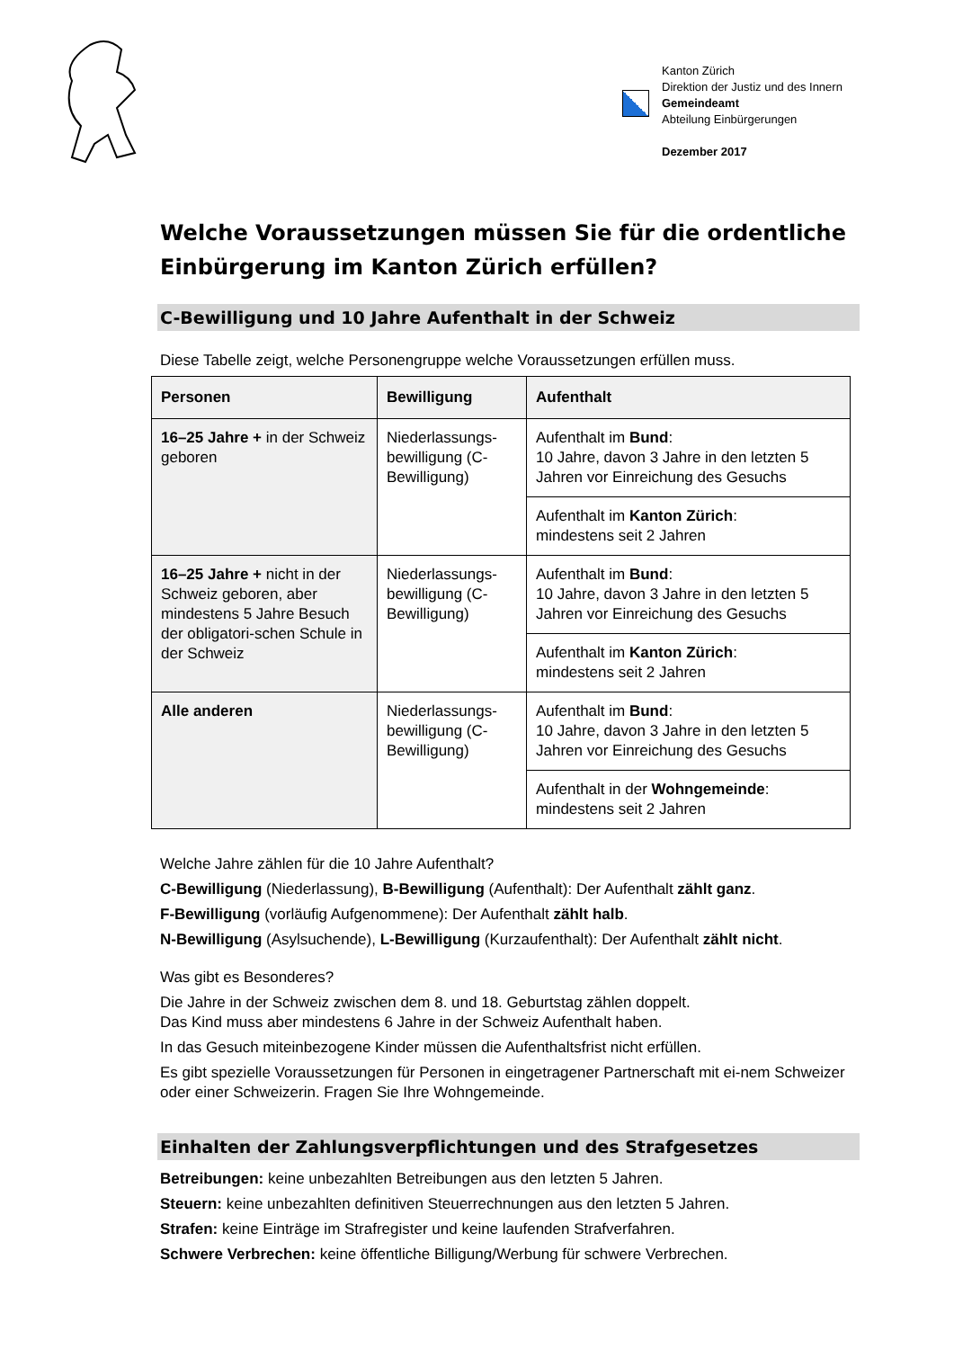Kanton Zürich
Direktion der Justiz und des Innern
Gemeindeamt
Abteilung Einbürgerungen
Dezember 2017
Welche Voraussetzungen müssen Sie für die ordentliche Einbürgerung im Kanton Zürich erfüllen?
C-Bewilligung und 10 Jahre Aufenthalt in der Schweiz
Diese Tabelle zeigt, welche Personengruppe welche Voraussetzungen erfüllen muss.
| Personen | Bewilligung | Aufenthalt |
| --- | --- | --- |
| 16–25 Jahre + in der Schweiz geboren | Niederlassungs-bewilligung (C-Bewilligung) | Aufenthalt im Bund : 10 Jahre, davon 3 Jahre in den letzten 5 Jahren vor Einreichung des Gesuchs |
| | | Aufenthalt im Kanton Zürich : mindestens seit 2 Jahren |
| 16–25 Jahre + nicht in der Schweiz geboren, aber mindestens 5 Jahre Besuch der obligatori-schen Schule in der Schweiz | Niederlassungs-bewilligung (C-Bewilligung) | Aufenthalt im Bund : 10 Jahre, davon 3 Jahre in den letzten 5 Jahren vor Einreichung des Gesuchs |
| | | Aufenthalt im Kanton Zürich : mindestens seit 2 Jahren |
| Alle anderen | Niederlassungs-bewilligung (C-Bewilligung) | Aufenthalt im Bund : 10 Jahre, davon 3 Jahre in den letzten 5 Jahren vor Einreichung des Gesuchs |
| | | Aufenthalt in der Wohngemeinde : mindestens seit 2 Jahren |
Welche Jahre zählen für die 10 Jahre Aufenthalt?
C-Bewilligung (Niederlassung), B-Bewilligung (Aufenthalt): Der Aufenthalt zählt ganz.
F-Bewilligung (vorläufig Aufgenommene): Der Aufenthalt zählt halb.
N-Bewilligung (Asylsuchende), L-Bewilligung (Kurzaufenthalt): Der Aufenthalt zählt nicht.
Was gibt es Besonderes?
Die Jahre in der Schweiz zwischen dem 8. und 18. Geburtstag zählen doppelt.
Das Kind muss aber mindestens 6 Jahre in der Schweiz Aufenthalt haben.
In das Gesuch miteinbezogene Kinder müssen die Aufenthaltsfrist nicht erfüllen.
Es gibt spezielle Voraussetzungen für Personen in eingetragener Partnerschaft mit ei-nem Schweizer oder einer Schweizerin. Fragen Sie Ihre Wohngemeinde.
Einhalten der Zahlungsverpflichtungen und des Strafgesetzes
Betreibungen: keine unbezahlten Betreibungen aus den letzten 5 Jahren.
Steuern: keine unbezahlten definitiven Steuerrechnungen aus den letzten 5 Jahren.
Strafen: keine Einträge im Strafregister und keine laufenden Strafverfahren.
Schwere Verbrechen: keine öffentliche Billigung/Werbung für schwere Verbrechen.